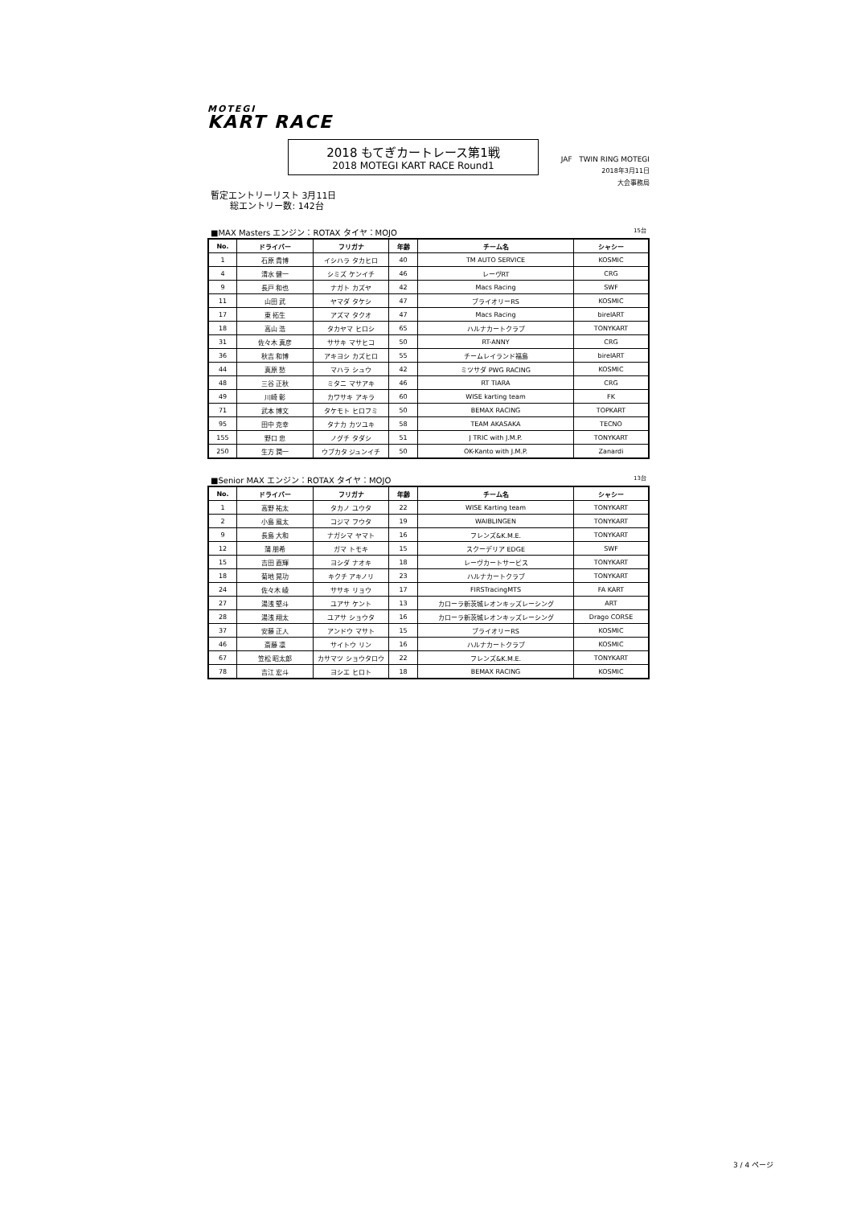MOTEGI
KART RACE
2018 もてぎカートレース第1戦
2018 MOTEGI KART RACE Round1
JAF TWIN RING MOTEGI
2018年3月11日
大会事務局
暫定エントリーリスト 3月11日
総エントリー数: 142台
■MAX Masters エンジン：ROTAX タイヤ：MOJO 15台
| No. | ドライバー | フリガナ | 年齢 | チーム名 | シャシー |
| --- | --- | --- | --- | --- | --- |
| 1 | 石原 貴博 | イシハラ タカヒロ | 40 | TM AUTO SERVICE | KOSMIC |
| 4 | 清水 健一 | シミズ ケンイチ | 46 | レーヴRT | CRG |
| 9 | 長戸 和也 | ナガト カズヤ | 42 | Macs Racing | SWF |
| 11 | 山田 武 | ヤマダ タケシ | 47 | ブライオリーRS | KOSMIC |
| 17 | 東 拓生 | アズマ タクオ | 47 | Macs Racing | birelART |
| 18 | 高山 浩 | タカヤマ ヒロシ | 65 | ハルナカートクラブ | TONYKART |
| 31 | 佐々木 真彦 | ササキ マサヒコ | 50 | RT-ANNY | CRG |
| 36 | 秋吉 和博 | アキヨシ カズヒロ | 55 | チームレイランド福島 | birelART |
| 44 | 真原 愁 | マハラ シュウ | 42 | ミツサダ PWG RACING | KOSMIC |
| 48 | 三谷 正秋 | ミタニ マサアキ | 46 | RT TIARA | CRG |
| 49 | 川崎 彰 | カワサキ アキラ | 60 | WISE karting team | FK |
| 71 | 武本 博文 | タケモト ヒロフミ | 50 | BEMAX RACING | TOPKART |
| 95 | 田中 克幸 | タナカ カツユキ | 58 | TEAM AKASAKA | TECNO |
| 155 | 野口 忠 | ノグチ タダシ | 51 | J TRIC with J.M.P. | TONYKART |
| 250 | 生方 潤一 | ウブカタ ジュンイチ | 50 | OK-Kanto with J.M.P. | Zanardi |
■Senior MAX エンジン：ROTAX タイヤ：MOJO 13台
| No. | ドライバー | フリガナ | 年齢 | チーム名 | シャシー |
| --- | --- | --- | --- | --- | --- |
| 1 | 高野 祐太 | タカノ ユウタ | 22 | WISE Karting team | TONYKART |
| 2 | 小島 風太 | コジマ フウタ | 19 | WAIBLINGEN | TONYKART |
| 9 | 長島 大和 | ナガシマ ヤマト | 16 | フレンズ&K.M.E. | TONYKART |
| 12 | 蒲 朋希 | ガマ トモキ | 15 | スクーデリア EDGE | SWF |
| 15 | 吉田 直輝 | ヨシダ ナオキ | 18 | レーヴカートサービス | TONYKART |
| 18 | 菊地 晃功 | キクチ アキノリ | 23 | ハルナカートクラブ | TONYKART |
| 24 | 佐々木 崚 | ササキ リョウ | 17 | FIRSTracingMTS | FA KART |
| 27 | 湯浅 堅斗 | ユアサ ケント | 13 | カローラ新茨城レオンキッズレーシング | ART |
| 28 | 湯浅 翔太 | ユアサ ショウタ | 16 | カローラ新茨城レオンキッズレーシング | Drago CORSE |
| 37 | 安藤 正人 | アンドウ マサト | 15 | ブライオリーRS | KOSMIC |
| 46 | 斎藤 凛 | サイトウ リン | 16 | ハルナカートクラブ | KOSMIC |
| 67 | 笠松 昭太郎 | カサマツ ショウタロウ | 22 | フレンズ&K.M.E. | TONYKART |
| 78 | 吉江 宏斗 | ヨシエ ヒロト | 18 | BEMAX RACING | KOSMIC |
3 / 4 ページ